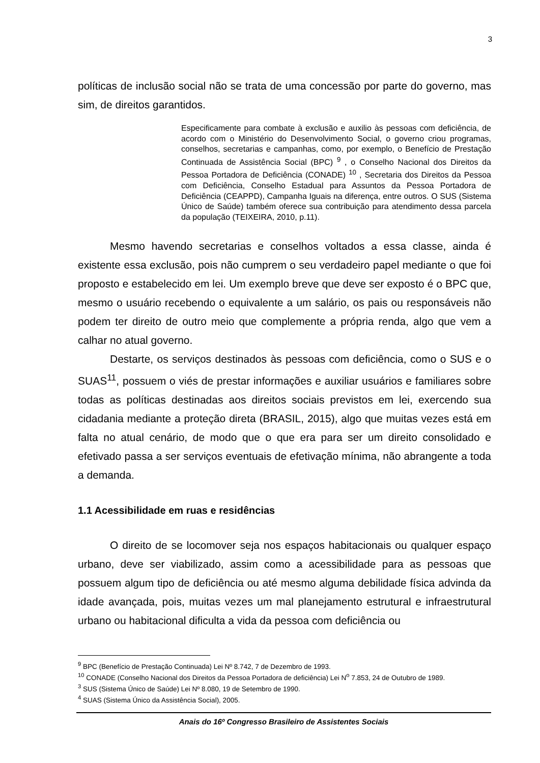3
políticas de inclusão social não se trata de uma concessão por parte do governo, mas sim, de direitos garantidos.
Especificamente para combate à exclusão e auxilio às pessoas com deficiência, de acordo com o Ministério do Desenvolvimento Social, o governo criou programas, conselhos, secretarias e campanhas, como, por exemplo, o Benefício de Prestação Continuada de Assistência Social (BPC) <sup>9</sup> , o Conselho Nacional dos Direitos da Pessoa Portadora de Deficiência (CONADE) <sup>10</sup> , Secretaria dos Direitos da Pessoa com Deficiência, Conselho Estadual para Assuntos da Pessoa Portadora de Deficiência (CEAPPD), Campanha Iguais na diferença, entre outros. O SUS (Sistema Único de Saúde) também oferece sua contribuição para atendimento dessa parcela da população (TEIXEIRA, 2010, p.11).
Mesmo havendo secretarias e conselhos voltados a essa classe, ainda é existente essa exclusão, pois não cumprem o seu verdadeiro papel mediante o que foi proposto e estabelecido em lei. Um exemplo breve que deve ser exposto é o BPC que, mesmo o usuário recebendo o equivalente a um salário, os pais ou responsáveis não podem ter direito de outro meio que complemente a própria renda, algo que vem a calhar no atual governo.
Destarte, os serviços destinados às pessoas com deficiência, como o SUS e o SUAS<sup>11</sup>, possuem o viés de prestar informações e auxiliar usuários e familiares sobre todas as políticas destinadas aos direitos sociais previstos em lei, exercendo sua cidadania mediante a proteção direta (BRASIL, 2015), algo que muitas vezes está em falta no atual cenário, de modo que o que era para ser um direito consolidado e efetivado passa a ser serviços eventuais de efetivação mínima, não abrangente a toda a demanda.
1.1 Acessibilidade em ruas e residências
O direito de se locomover seja nos espaços habitacionais ou qualquer espaço urbano, deve ser viabilizado, assim como a acessibilidade para as pessoas que possuem algum tipo de deficiência ou até mesmo alguma debilidade física advinda da idade avançada, pois, muitas vezes um mal planejamento estrutural e infraestrutural urbano ou habitacional dificulta a vida da pessoa com deficiência ou
<sup>9</sup> BPC (Benefício de Prestação Continuada) Lei Nº 8.742, 7 de Dezembro de 1993.
<sup>10</sup> CONADE (Conselho Nacional dos Direitos da Pessoa Portadora de deficiência) Lei N<sup>o</sup> 7.853, 24 de Outubro de 1989.
<sup>3</sup> SUS (Sistema Único de Saúde) Lei Nº 8.080, 19 de Setembro de 1990.
<sup>4</sup> SUAS (Sistema Único da Assistência Social), 2005.
Anais do 16º Congresso Brasileiro de Assistentes Sociais